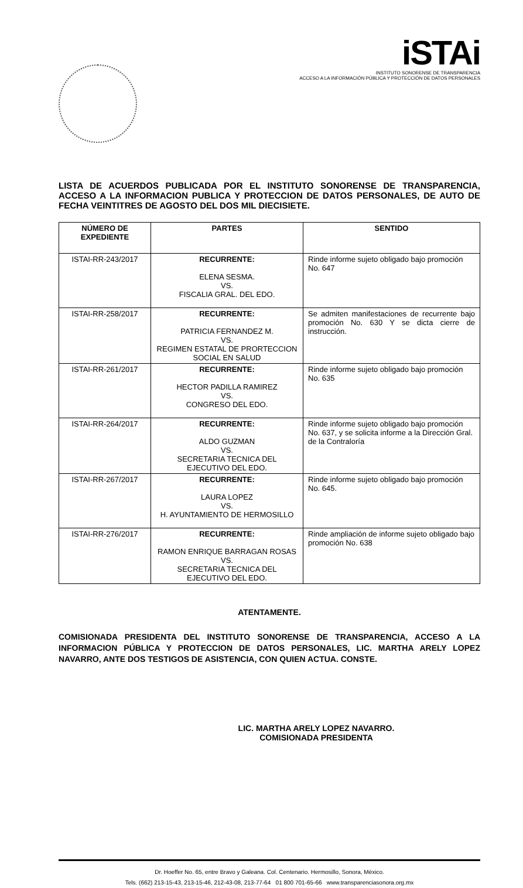iSTAi
INSTITUTO SONORENSE DE TRANSPARENCIA
ACCESO A LA INFORMACIÓN PÚBLICA Y PROTECCIÓN DE DATOS PERSONALES
LISTA DE ACUERDOS PUBLICADA POR EL INSTITUTO SONORENSE DE TRANSPARENCIA, ACCESO A LA INFORMACION PUBLICA Y PROTECCION DE DATOS PERSONALES, DE AUTO DE FECHA VEINTITRES DE AGOSTO DEL DOS MIL DIECISIETE.
| NÚMERO DE EXPEDIENTE | PARTES | SENTIDO |
| --- | --- | --- |
| ISTAI-RR-243/2017 | RECURRENTE: ELENA SESMA. VS. FISCALIA GRAL. DEL EDO. | Rinde informe sujeto obligado bajo promoción No. 647 |
| ISTAI-RR-258/2017 | RECURRENTE: PATRICIA FERNANDEZ M. VS. REGIMEN ESTATAL DE PRORTECCION SOCIAL EN SALUD | Se admiten manifestaciones de recurrente bajo promoción No. 630 Y se dicta cierre de instrucción. |
| ISTAI-RR-261/2017 | RECURRENTE: HECTOR PADILLA RAMIREZ VS. CONGRESO DEL EDO. | Rinde informe sujeto obligado bajo promoción No. 635 |
| ISTAI-RR-264/2017 | RECURRENTE: ALDO GUZMAN VS. SECRETARIA TECNICA DEL EJECUTIVO DEL EDO. | Rinde informe sujeto obligado bajo promoción No. 637, y se solicita informe a la Dirección Gral. de la Contraloría |
| ISTAI-RR-267/2017 | RECURRENTE: LAURA LOPEZ VS. H. AYUNTAMIENTO DE HERMOSILLO | Rinde informe sujeto obligado bajo promoción No. 645. |
| ISTAI-RR-276/2017 | RECURRENTE: RAMON ENRIQUE BARRAGAN ROSAS VS. SECRETARIA TECNICA DEL EJECUTIVO DEL EDO. | Rinde ampliación de informe sujeto obligado bajo promoción No. 638 |
ATENTAMENTE.
COMISIONADA PRESIDENTA DEL INSTITUTO SONORENSE DE TRANSPARENCIA, ACCESO A LA INFORMACION PÚBLICA Y PROTECCION DE DATOS PERSONALES, LIC. MARTHA ARELY LOPEZ NAVARRO, ANTE DOS TESTIGOS DE ASISTENCIA, CON QUIEN ACTUA. CONSTE.
LIC. MARTHA ARELY LOPEZ NAVARRO.
COMISIONADA PRESIDENTA
Dr. Hoeffer No. 65, entre Bravo y Galeana. Col. Centenario. Hermosillo, Sonora, México.
Tels. (662) 213-15-43, 213-15-46, 212-43-08, 213-77-64 01 800 701-65-66 www.transparenciasonora.org.mx